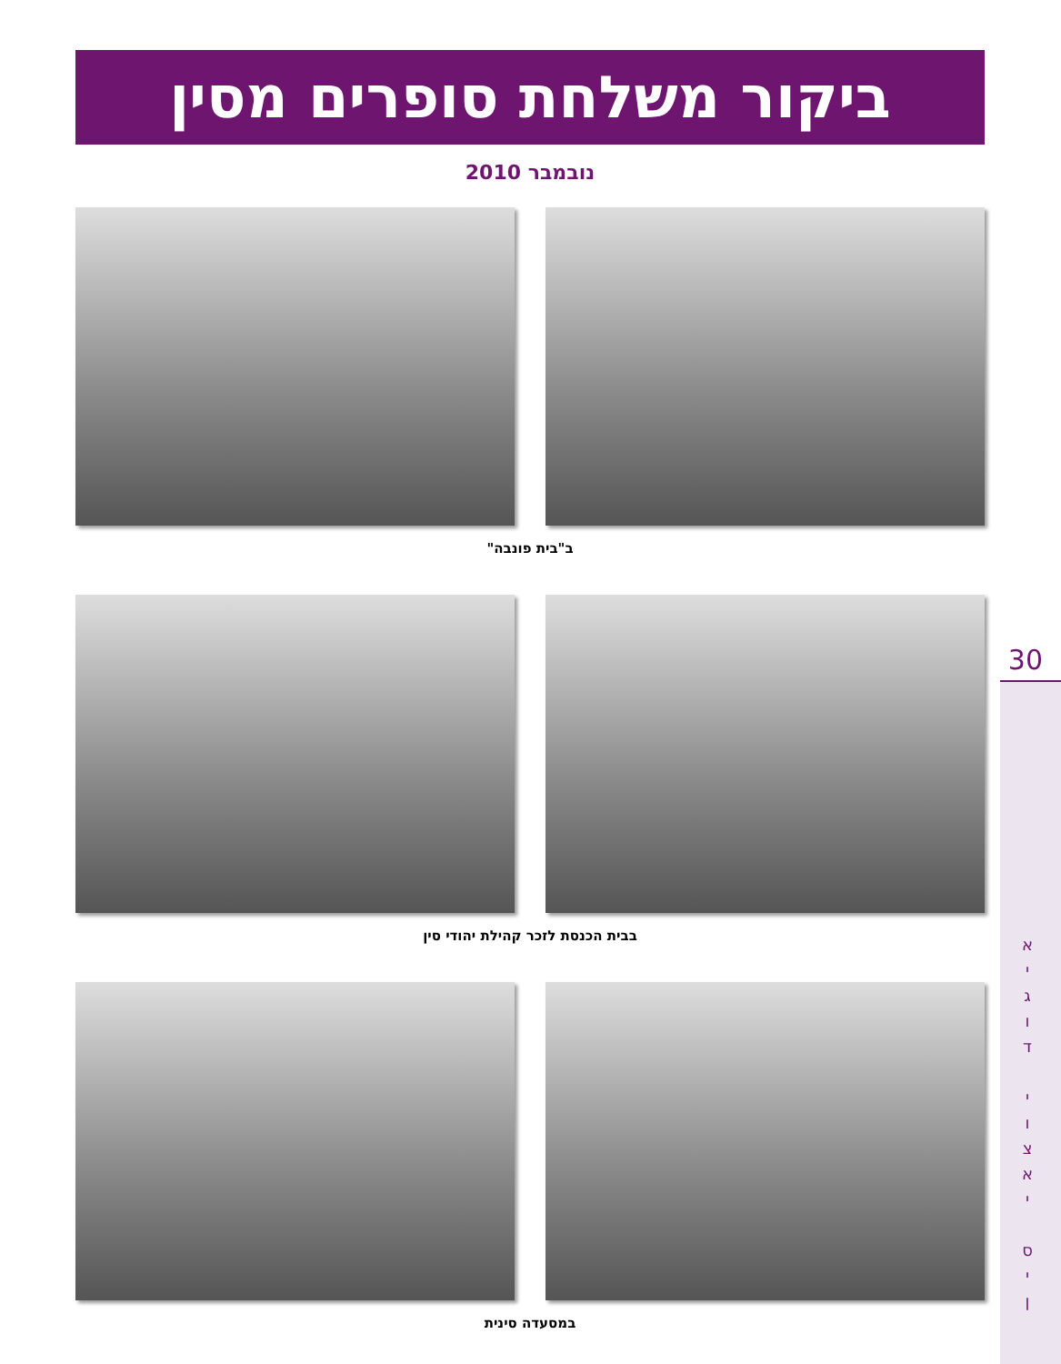ביקור משלחת סופרים מסין
נובמבר 2010
ב"בית פונבה"
בבית הכנסת לזכר קהילת יהודי סין
במסעדה סינית
30
א י ג ו ד
י ו צ א י
ס י ן